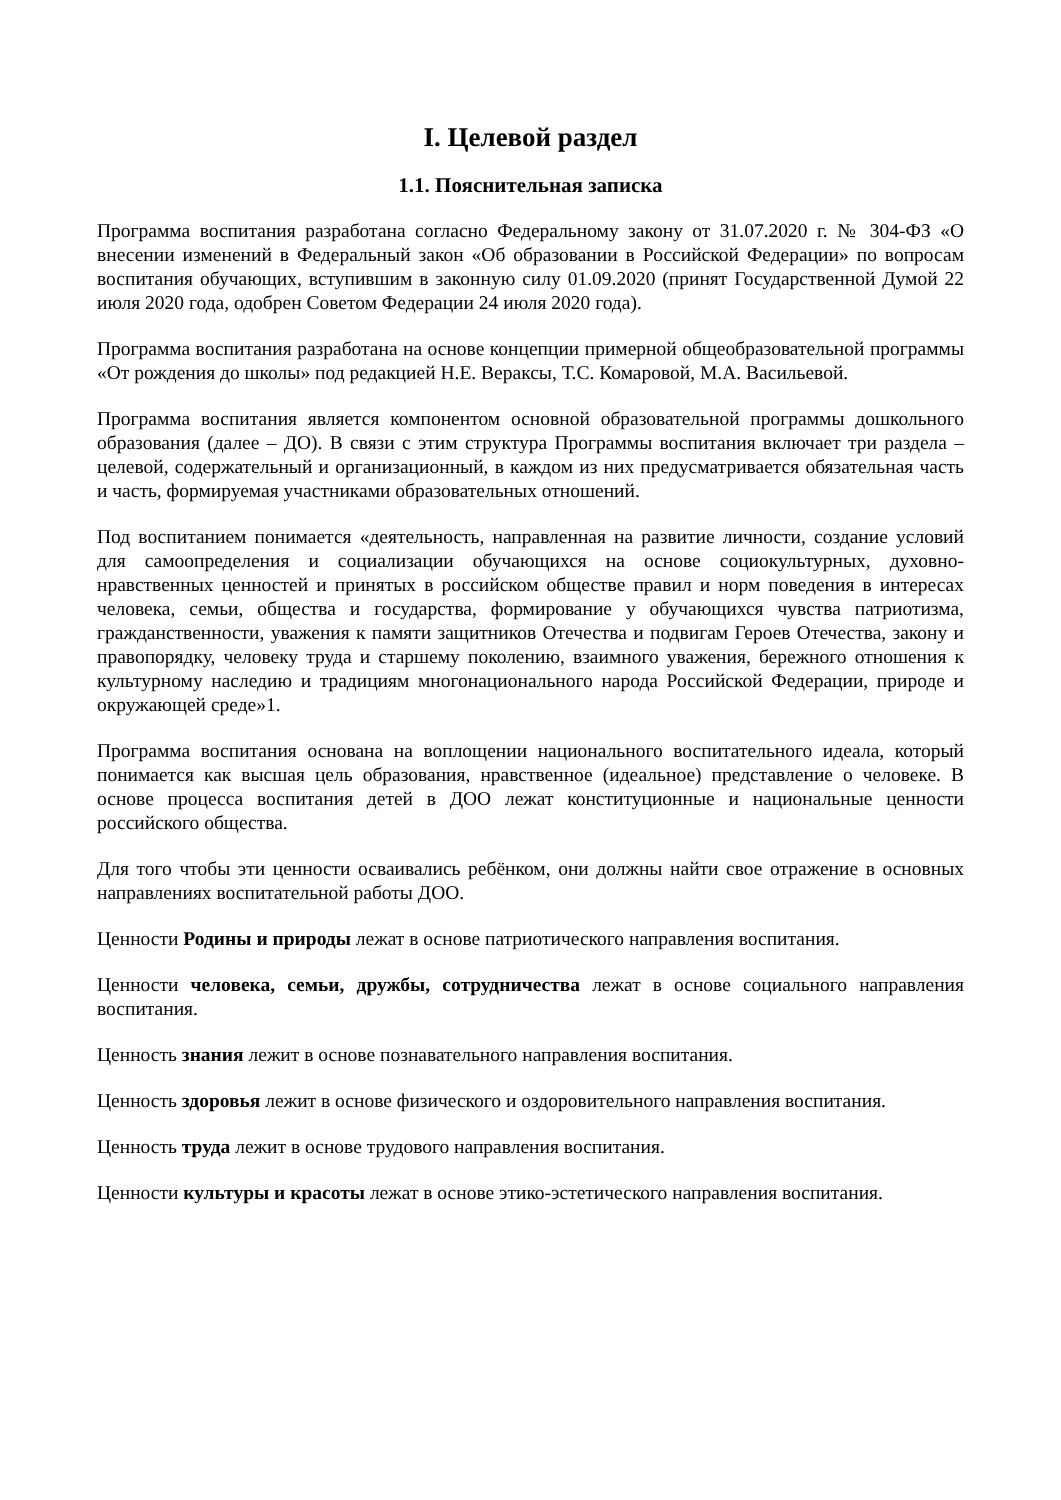I. Целевой раздел
1.1. Пояснительная записка
Программа воспитания разработана согласно Федеральному закону от 31.07.2020 г. № 304-ФЗ «О внесении изменений в Федеральный закон «Об образовании в Российской Федерации» по вопросам воспитания обучающих, вступившим в законную силу 01.09.2020 (принят Государственной Думой 22 июля 2020 года, одобрен Советом Федерации 24 июля 2020 года).
Программа воспитания разработана на основе концепции примерной общеобразовательной программы «От рождения до школы» под редакцией Н.Е. Вераксы, Т.С. Комаровой, М.А. Васильевой.
Программа воспитания является компонентом основной образовательной программы дошкольного образования (далее – ДО). В связи с этим структура Программы воспитания включает три раздела – целевой, содержательный и организационный, в каждом из них предусматривается обязательная часть и часть, формируемая участниками образовательных отношений.
Под воспитанием понимается «деятельность, направленная на развитие личности, создание условий для самоопределения и социализации обучающихся на основе социокультурных, духовно-нравственных ценностей и принятых в российском обществе правил и норм поведения в интересах человека, семьи, общества и государства, формирование у обучающихся чувства патриотизма, гражданственности, уважения к памяти защитников Отечества и подвигам Героев Отечества, закону и правопорядку, человеку труда и старшему поколению, взаимного уважения, бережного отношения к культурному наследию и традициям многонационального народа Российской Федерации, природе и окружающей среде»1.
Программа воспитания основана на воплощении национального воспитательного идеала, который понимается как высшая цель образования, нравственное (идеальное) представление о человеке. В основе процесса воспитания детей в ДОО лежат конституционные и национальные ценности российского общества.
Для того чтобы эти ценности осваивались ребёнком, они должны найти свое отражение в основных направлениях воспитательной работы ДОО.
Ценности Родины и природы лежат в основе патриотического направления воспитания.
Ценности человека, семьи, дружбы, сотрудничества лежат в основе социального направления воспитания.
Ценность знания лежит в основе познавательного направления воспитания.
Ценность здоровья лежит в основе физического и оздоровительного направления воспитания.
Ценность труда лежит в основе трудового направления воспитания.
Ценности культуры и красоты лежат в основе этико-эстетического направления воспитания.